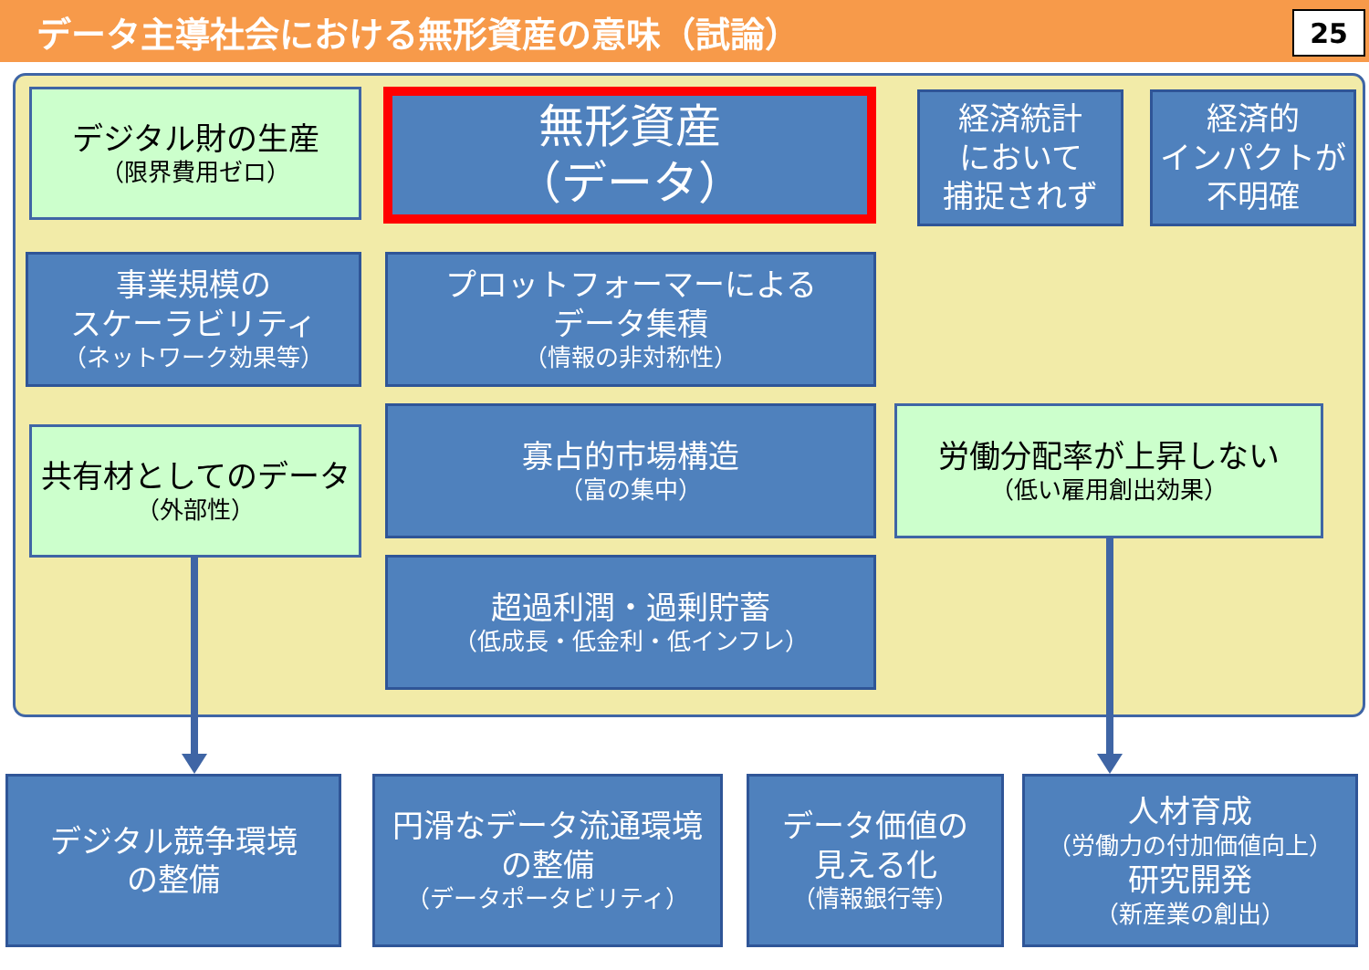データ主導社会における無形資産の意味（試論）
25
デジタル財の生産
（限界費用ゼロ）
無形資産
（データ）
経済統計
において
捕捉されず
経済的
インパクトが
不明確
事業規模の
スケーラビリティ
（ネットワーク効果等）
プロットフォーマーによる
データ集積
（情報の非対称性）
共有材としてのデータ
（外部性）
寡占的市場構造
（富の集中）
労働分配率が上昇しない
（低い雇用創出効果）
超過利潤・過剰貯蓄
（低成長・低金利・低インフレ）
デジタル競争環境
の整備
円滑なデータ流通環境
の整備
（データポータビリティ）
データ価値の
見える化
（情報銀行等）
人材育成
（労働力の付加価値向上）
研究開発
（新産業の創出）